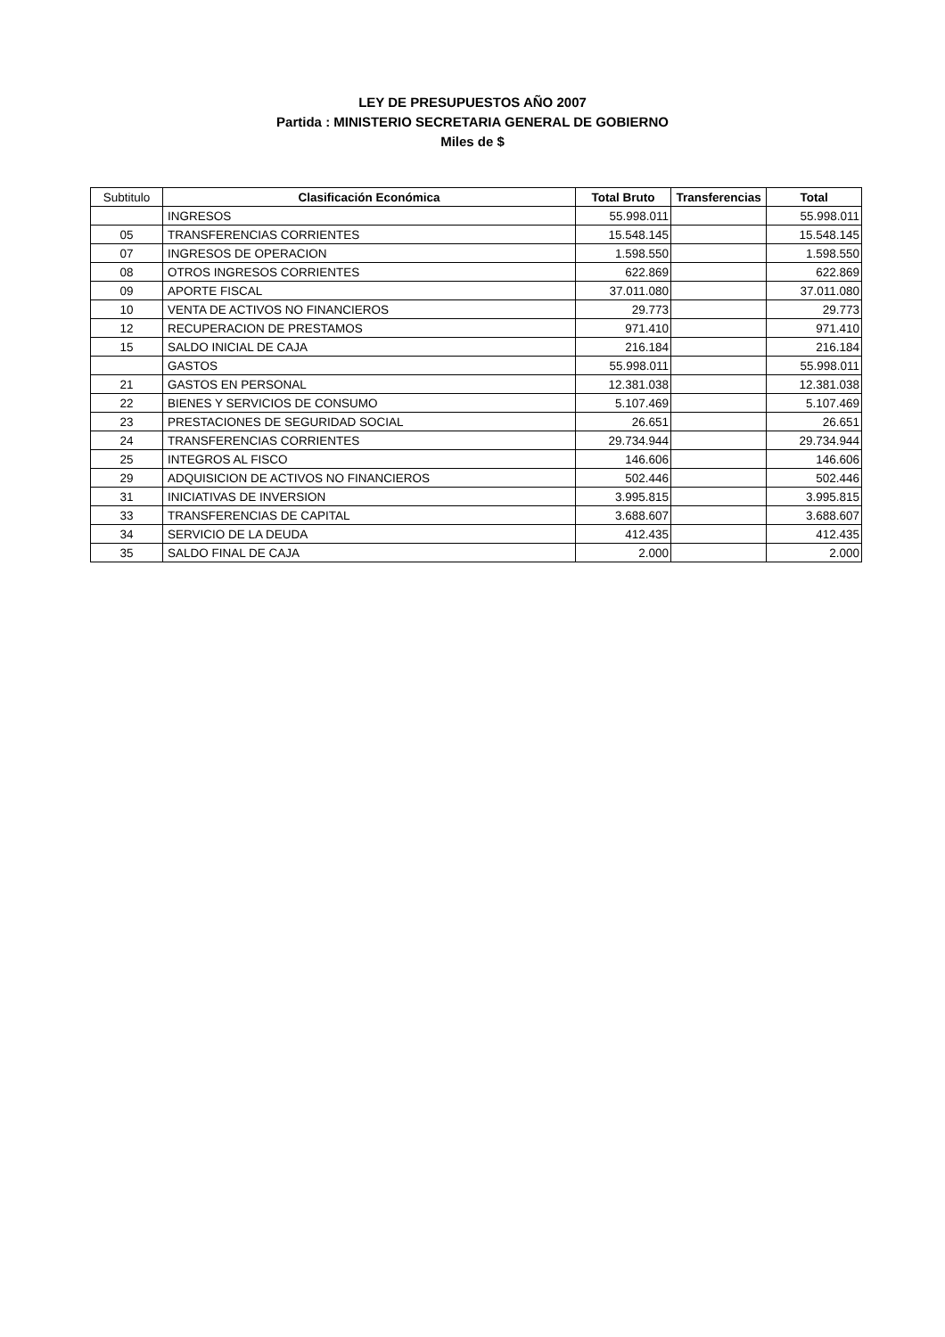LEY DE PRESUPUESTOS AÑO 2007
Partida : MINISTERIO SECRETARIA GENERAL DE GOBIERNO
Miles de $
| Subtitulo | Clasificación Económica | Total Bruto | Transferencias | Total |
| --- | --- | --- | --- | --- |
| | INGRESOS | 55.998.011 | | 55.998.011 |
| 05 | TRANSFERENCIAS CORRIENTES | 15.548.145 | | 15.548.145 |
| 07 | INGRESOS DE OPERACION | 1.598.550 | | 1.598.550 |
| 08 | OTROS INGRESOS CORRIENTES | 622.869 | | 622.869 |
| 09 | APORTE FISCAL | 37.011.080 | | 37.011.080 |
| 10 | VENTA DE ACTIVOS NO FINANCIEROS | 29.773 | | 29.773 |
| 12 | RECUPERACION DE PRESTAMOS | 971.410 | | 971.410 |
| 15 | SALDO INICIAL DE CAJA | 216.184 | | 216.184 |
| | GASTOS | 55.998.011 | | 55.998.011 |
| 21 | GASTOS EN PERSONAL | 12.381.038 | | 12.381.038 |
| 22 | BIENES Y SERVICIOS DE CONSUMO | 5.107.469 | | 5.107.469 |
| 23 | PRESTACIONES DE SEGURIDAD SOCIAL | 26.651 | | 26.651 |
| 24 | TRANSFERENCIAS CORRIENTES | 29.734.944 | | 29.734.944 |
| 25 | INTEGROS AL FISCO | 146.606 | | 146.606 |
| 29 | ADQUISICION DE ACTIVOS NO FINANCIEROS | 502.446 | | 502.446 |
| 31 | INICIATIVAS DE INVERSION | 3.995.815 | | 3.995.815 |
| 33 | TRANSFERENCIAS DE CAPITAL | 3.688.607 | | 3.688.607 |
| 34 | SERVICIO DE LA DEUDA | 412.435 | | 412.435 |
| 35 | SALDO FINAL DE CAJA | 2.000 | | 2.000 |